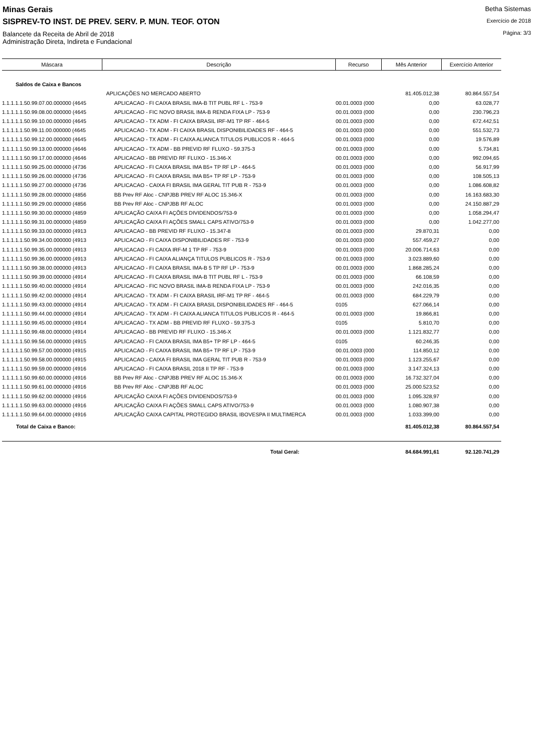Minas Gerais
SISPREV-TO INST. DE PREV. SERV. P. MUN. TEOF. OTON
Balancete da Receita de Abril de 2018
Administração Direta, Indireta e Fundacional
Betha Sistemas
Exercício de 2018
Página: 3/3
| Máscara | Descrição | Recurso | Mês Anterior | Exercício Anterior |
| --- | --- | --- | --- | --- |
| Saldos de Caixa e Bancos | | | | |
| | APLICAÇÕES NO MERCADO ABERTO | | 81.405.012,38 | 80.864.557,54 |
| 1.1.1.1.1.50.99.07.00.000000 (4645 | APLICACAO - FI CAIXA BRASIL IMA-B TIT PUBL RF L - 753-9 | 00.01.0003 (000 | 0,00 | 63.028,77 |
| 1.1.1.1.1.50.99.08.00.000000 (4645 | APLICACAO - FIC NOVO BRASIL IMA-B RENDA FIXA LP - 753-9 | 00.01.0003 (000 | 0,00 | 230.796,23 |
| 1.1.1.1.1.50.99.10.00.000000 (4645 | APLICACAO - TX ADM - FI CAIXA BRASIL IRF-M1 TP RF - 464-5 | 00.01.0003 (000 | 0,00 | 672.442,51 |
| 1.1.1.1.1.50.99.11.00.000000 (4645 | APLICACAO - TX ADM - FI CAIXA BRASIL DISPONIBILIDADES RF - 464-5 | 00.01.0003 (000 | 0,00 | 551.532,73 |
| 1.1.1.1.1.50.99.12.00.000000 (4645 | APLICACAO - TX ADM - FI CAIXA ALIANCA TITULOS PUBLICOS R - 464-5 | 00.01.0003 (000 | 0,00 | 19.576,89 |
| 1.1.1.1.1.50.99.13.00.000000 (4646 | APLICACAO - TX ADM - BB PREVID RF FLUXO - 59.375-3 | 00.01.0003 (000 | 0,00 | 5.734,81 |
| 1.1.1.1.1.50.99.17.00.000000 (4646 | APLICACAO - BB PREVID RF FLUXO - 15.346-X | 00.01.0003 (000 | 0,00 | 992.094,65 |
| 1.1.1.1.1.50.99.25.00.000000 (4736 | APLICACAO - FI CAIXA BRASIL IMA B5+ TP RF LP - 464-5 | 00.01.0003 (000 | 0,00 | 56.917,99 |
| 1.1.1.1.1.50.99.26.00.000000 (4736 | APLICACAO - FI CAIXA BRASIL IMA B5+ TP RF LP - 753-9 | 00.01.0003 (000 | 0,00 | 108.505,13 |
| 1.1.1.1.1.50.99.27.00.000000 (4736 | APLICACAO - CAIXA FI BRASIL IMA GERAL TIT PUB R - 753-9 | 00.01.0003 (000 | 0,00 | 1.086.608,82 |
| 1.1.1.1.1.50.99.28.00.000000 (4856 | BB Prev RF Aloc - CNPJBB PREV RF ALOC 15.346-X | 00.01.0003 (000 | 0,00 | 16.163.683,30 |
| 1.1.1.1.1.50.99.29.00.000000 (4856 | BB Prev RF Aloc - CNPJBB RF ALOC | 00.01.0003 (000 | 0,00 | 24.150.887,29 |
| 1.1.1.1.1.50.99.30.00.000000 (4859 | APLICAÇÃO CAIXA FI AÇÕES DIVIDENDOS/753-9 | 00.01.0003 (000 | 0,00 | 1.058.294,47 |
| 1.1.1.1.1.50.99.31.00.000000 (4859 | APLICAÇÃO CAIXA FI AÇÕES SMALL CAPS ATIVO/753-9 | 00.01.0003 (000 | 0,00 | 1.042.277,00 |
| 1.1.1.1.1.50.99.33.00.000000 (4913 | APLICACAO - BB PREVID RF FLUXO - 15.347-8 | 00.01.0003 (000 | 29.870,31 | 0,00 |
| 1.1.1.1.1.50.99.34.00.000000 (4913 | APLICACAO - FI CAIXA DISPONIBILIDADES RF - 753-9 | 00.01.0003 (000 | 557.459,27 | 0,00 |
| 1.1.1.1.1.50.99.35.00.000000 (4913 | APLICACAO - FI CAIXA IRF-M 1 TP RF - 753-9 | 00.01.0003 (000 | 20.006.714,63 | 0,00 |
| 1.1.1.1.1.50.99.36.00.000000 (4913 | APLICACAO - FI CAIXA ALIANÇA TITULOS PUBLICOS R - 753-9 | 00.01.0003 (000 | 3.023.889,60 | 0,00 |
| 1.1.1.1.1.50.99.38.00.000000 (4913 | APLICACAO - FI CAIXA BRASIL IMA-B 5 TP RF LP - 753-9 | 00.01.0003 (000 | 1.868.285,24 | 0,00 |
| 1.1.1.1.1.50.99.39.00.000000 (4914 | APLICACAO - FI CAIXA BRASIL IMA-B TIT PUBL RF L - 753-9 | 00.01.0003 (000 | 66.108,59 | 0,00 |
| 1.1.1.1.1.50.99.40.00.000000 (4914 | APLICACAO - FIC NOVO BRASIL IMA-B RENDA FIXA LP - 753-9 | 00.01.0003 (000 | 242.016,35 | 0,00 |
| 1.1.1.1.1.50.99.42.00.000000 (4914 | APLICACAO - TX ADM - FI CAIXA BRASIL IRF-M1 TP RF - 464-5 | 00.01.0003 (000 | 684.229,79 | 0,00 |
| 1.1.1.1.1.50.99.43.00.000000 (4914 | APLICACAO - TX ADM - FI CAIXA BRASIL DISPONIBILIDADES RF - 464-5 | 0105 | 627.066,14 | 0,00 |
| 1.1.1.1.1.50.99.44.00.000000 (4914 | APLICACAO - TX ADM - FI CAIXA ALIANCA TITULOS PUBLICOS R - 464-5 | 00.01.0003 (000 | 19.866,81 | 0,00 |
| 1.1.1.1.1.50.99.45.00.000000 (4914 | APLICACAO - TX ADM - BB PREVID RF FLUXO - 59.375-3 | 0105 | 5.810,70 | 0,00 |
| 1.1.1.1.1.50.99.48.00.000000 (4914 | APLICACAO - BB PREVID RF FLUXO - 15.346-X | 00.01.0003 (000 | 1.121.832,77 | 0,00 |
| 1.1.1.1.1.50.99.56.00.000000 (4915 | APLICACAO - FI CAIXA BRASIL IMA B5+ TP RF LP - 464-5 | 0105 | 60.246,35 | 0,00 |
| 1.1.1.1.1.50.99.57.00.000000 (4915 | APLICACAO - FI CAIXA BRASIL IMA B5+ TP RF LP - 753-9 | 00.01.0003 (000 | 114.850,12 | 0,00 |
| 1.1.1.1.1.50.99.58.00.000000 (4915 | APLICACAO - CAIXA FI BRASIL IMA GERAL TIT PUB R - 753-9 | 00.01.0003 (000 | 1.123.255,67 | 0,00 |
| 1.1.1.1.1.50.99.59.00.000000 (4916 | APLICACAO - FI CAIXA BRASIL 2018 II TP RF - 753-9 | 00.01.0003 (000 | 3.147.324,13 | 0,00 |
| 1.1.1.1.1.50.99.60.00.000000 (4916 | BB Prev RF Aloc - CNPJBB PREV RF ALOC 15.346-X | 00.01.0003 (000 | 16.732.327,04 | 0,00 |
| 1.1.1.1.1.50.99.61.00.000000 (4916 | BB Prev RF Aloc - CNPJBB RF ALOC | 00.01.0003 (000 | 25.000.523,52 | 0,00 |
| 1.1.1.1.1.50.99.62.00.000000 (4916 | APLICAÇÃO CAIXA FI AÇÕES DIVIDENDOS/753-9 | 00.01.0003 (000 | 1.095.328,97 | 0,00 |
| 1.1.1.1.1.50.99.63.00.000000 (4916 | APLICAÇÃO CAIXA FI AÇÕES SMALL CAPS ATIVO/753-9 | 00.01.0003 (000 | 1.080.907,38 | 0,00 |
| 1.1.1.1.1.50.99.64.00.000000 (4916 | APLICAÇÃO CAIXA CAPITAL PROTEGIDO BRASIL IBOVESPA II MULTIMERCA | 00.01.0003 (000 | 1.033.399,00 | 0,00 |
| Total de Caixa e Banco: | | | 81.405.012,38 | 80.864.557,54 |
| | Total Geral: | | 84.684.991,61 | 92.120.741,29 |